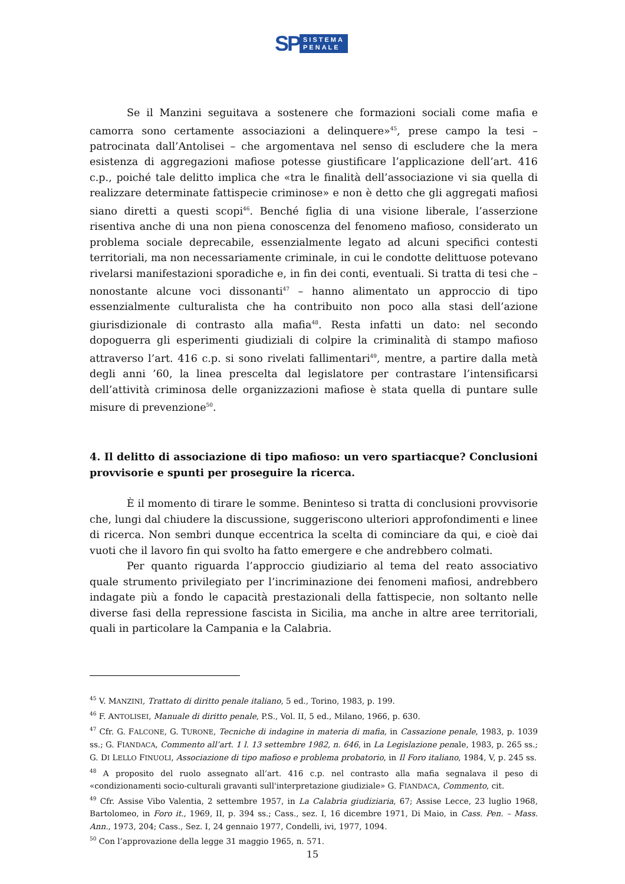SP SISTEMA
PENALE
Se il Manzini seguitava a sostenere che formazioni sociali come mafia e camorra sono certamente associazioni a delinquere»<sup>45</sup>, prese campo la tesi – patrocinata dall’Antolisei – che argomentava nel senso di escludere che la mera esistenza di aggregazioni mafiose potesse giustificare l’applicazione dell’art. 416 c.p., poiché tale delitto implica che «tra le finalità dell’associazione vi sia quella di realizzare determinate fattispecie criminose» e non è detto che gli aggregati mafiosi siano diretti a questi scopi<sup>46</sup>. Benché figlia di una visione liberale, l’asserzione risentiva anche di una non piena conoscenza del fenomeno mafioso, considerato un problema sociale deprecabile, essenzialmente legato ad alcuni specifici contesti territoriali, ma non necessariamente criminale, in cui le condotte delittuose potevano rivelarsi manifestazioni sporadiche e, in fin dei conti, eventuali. Si tratta di tesi che – nonostante alcune voci dissonanti<sup>47</sup> – hanno alimentato un approccio di tipo essenzialmente culturalista che ha contribuito non poco alla stasi dell’azione giurisdizionale di contrasto alla mafia<sup>48</sup>. Resta infatti un dato: nel secondo dopoguerra gli esperimenti giudiziali di colpire la criminalità di stampo mafioso attraverso l’art. 416 c.p. si sono rivelati fallimentari<sup>49</sup>, mentre, a partire dalla metà degli anni ’60, la linea prescelta dal legislatore per contrastare l’intensificarsi dell’attività criminosa delle organizzazioni mafiose è stata quella di puntare sulle misure di prevenzione<sup>50</sup>.
4. Il delitto di associazione di tipo mafioso: un vero spartiacque? Conclusioni provvisorie e spunti per proseguire la ricerca.
È il momento di tirare le somme. Beninteso si tratta di conclusioni provvisorie che, lungi dal chiudere la discussione, suggeriscono ulteriori approfondimenti e linee di ricerca. Non sembri dunque eccentrica la scelta di cominciare da qui, e cioè dai vuoti che il lavoro fin qui svolto ha fatto emergere e che andrebbero colmati.
Per quanto riguarda l’approccio giudiziario al tema del reato associativo quale strumento privilegiato per l’incriminazione dei fenomeni mafiosi, andrebbero indagate più a fondo le capacità prestazionali della fattispecie, non soltanto nelle diverse fasi della repressione fascista in Sicilia, ma anche in altre aree territoriali, quali in particolare la Campania e la Calabria.
<sup>45</sup> V. MANZINI, Trattato di diritto penale italiano, 5 ed., Torino, 1983, p. 199.
<sup>46</sup> F. ANTOLISEI, Manuale di diritto penale, P.S., Vol. II, 5 ed., Milano, 1966, p. 630.
<sup>47</sup> Cfr. G. FALCONE, G. TURONE, Tecniche di indagine in materia di mafia, in Cassazione penale, 1983, p. 1039 ss.; G. FIANDACA, Commento all’art. 1 l. 13 settembre 1982, n. 646, in La Legislazione penale, 1983, p. 265 ss.; G. DI LELLO FINUOLI, Associazione di tipo mafioso e problema probatorio, in Il Foro italiano, 1984, V, p. 245 ss.
<sup>48</sup> A proposito del ruolo assegnato all’art. 416 c.p. nel contrasto alla mafia segnalava il peso di «condizionamenti socio-culturali gravanti sull'interpretazione giudiziale» G. FIANDACA, Commento, cit.
<sup>49</sup> Cfr. Assise Vibo Valentia, 2 settembre 1957, in La Calabria giudiziaria, 67; Assise Lecce, 23 luglio 1968, Bartolomeo, in Foro it., 1969, II, p. 394 ss.; Cass., sez. I, 16 dicembre 1971, Di Maio, in Cass. Pen. – Mass. Ann., 1973, 204; Cass., Sez. I, 24 gennaio 1977, Condelli, ivi, 1977, 1094.
<sup>50</sup> Con l’approvazione della legge 31 maggio 1965, n. 571.
15